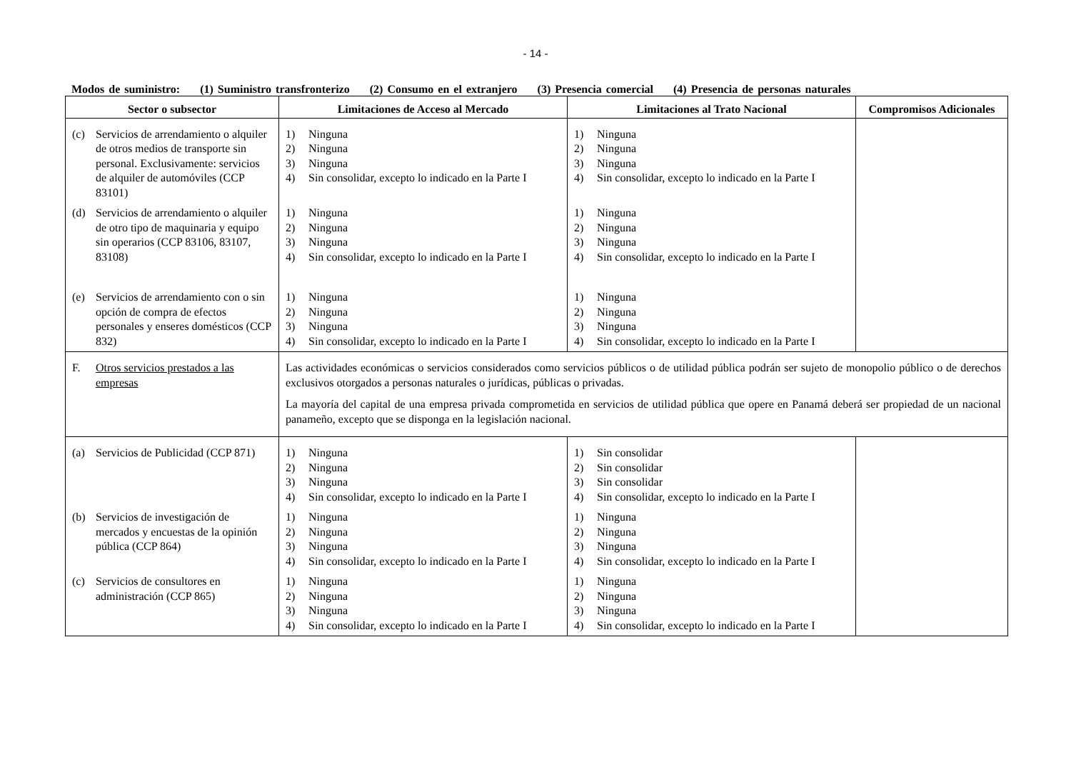- 14 -
Modos de suministro: (1) Suministro transfronterizo (2) Consumo en el extranjero (3) Presencia comercial (4) Presencia de personas naturales
| Sector o subsector | Limitaciones de Acceso al Mercado | Limitaciones al Trato Nacional | Compromisos Adicionales |
| --- | --- | --- | --- |
| (c) Servicios de arrendamiento o alquiler de otros medios de transporte sin personal. Exclusivamente: servicios de alquiler de automóviles (CCP 83101) | 1) Ninguna 2) Ninguna 3) Ninguna 4) Sin consolidar, excepto lo indicado en la Parte I | 1) Ninguna 2) Ninguna 3) Ninguna 4) Sin consolidar, excepto lo indicado en la Parte I | |
| (d) Servicios de arrendamiento o alquiler de otro tipo de maquinaria y equipo sin operarios (CCP 83106, 83107, 83108) | 1) Ninguna 2) Ninguna 3) Ninguna 4) Sin consolidar, excepto lo indicado en la Parte I | 1) Ninguna 2) Ninguna 3) Ninguna 4) Sin consolidar, excepto lo indicado en la Parte I | |
| (e) Servicios de arrendamiento con o sin opción de compra de efectos personales y enseres domésticos (CCP 832) | 1) Ninguna 2) Ninguna 3) Ninguna 4) Sin consolidar, excepto lo indicado en la Parte I | 1) Ninguna 2) Ninguna 3) Ninguna 4) Sin consolidar, excepto lo indicado en la Parte I | |
| F. Otros servicios prestados a las empresas | Las actividades económicas o servicios considerados como servicios públicos o de utilidad pública podrán ser sujeto de monopolio público o de derechos exclusivos otorgados a personas naturales o jurídicas, públicas o privadas. La mayoría del capital de una empresa privada comprometida en servicios de utilidad pública que opere en Panamá deberá ser propiedad de un nacional panameño, excepto que se disponga en la legislación nacional. | | |
| (a) Servicios de Publicidad (CCP 871) | 1) Ninguna 2) Ninguna 3) Ninguna 4) Sin consolidar, excepto lo indicado en la Parte I | 1) Sin consolidar 2) Sin consolidar 3) Sin consolidar 4) Sin consolidar, excepto lo indicado en la Parte I | |
| (b) Servicios de investigación de mercados y encuestas de la opinión pública (CCP 864) | 1) Ninguna 2) Ninguna 3) Ninguna 4) Sin consolidar, excepto lo indicado en la Parte I | 1) Ninguna 2) Ninguna 3) Ninguna 4) Sin consolidar, excepto lo indicado en la Parte I | |
| (c) Servicios de consultores en administración (CCP 865) | 1) Ninguna 2) Ninguna 3) Ninguna 4) Sin consolidar, excepto lo indicado en la Parte I | 1) Ninguna 2) Ninguna 3) Ninguna 4) Sin consolidar, excepto lo indicado en la Parte I | |